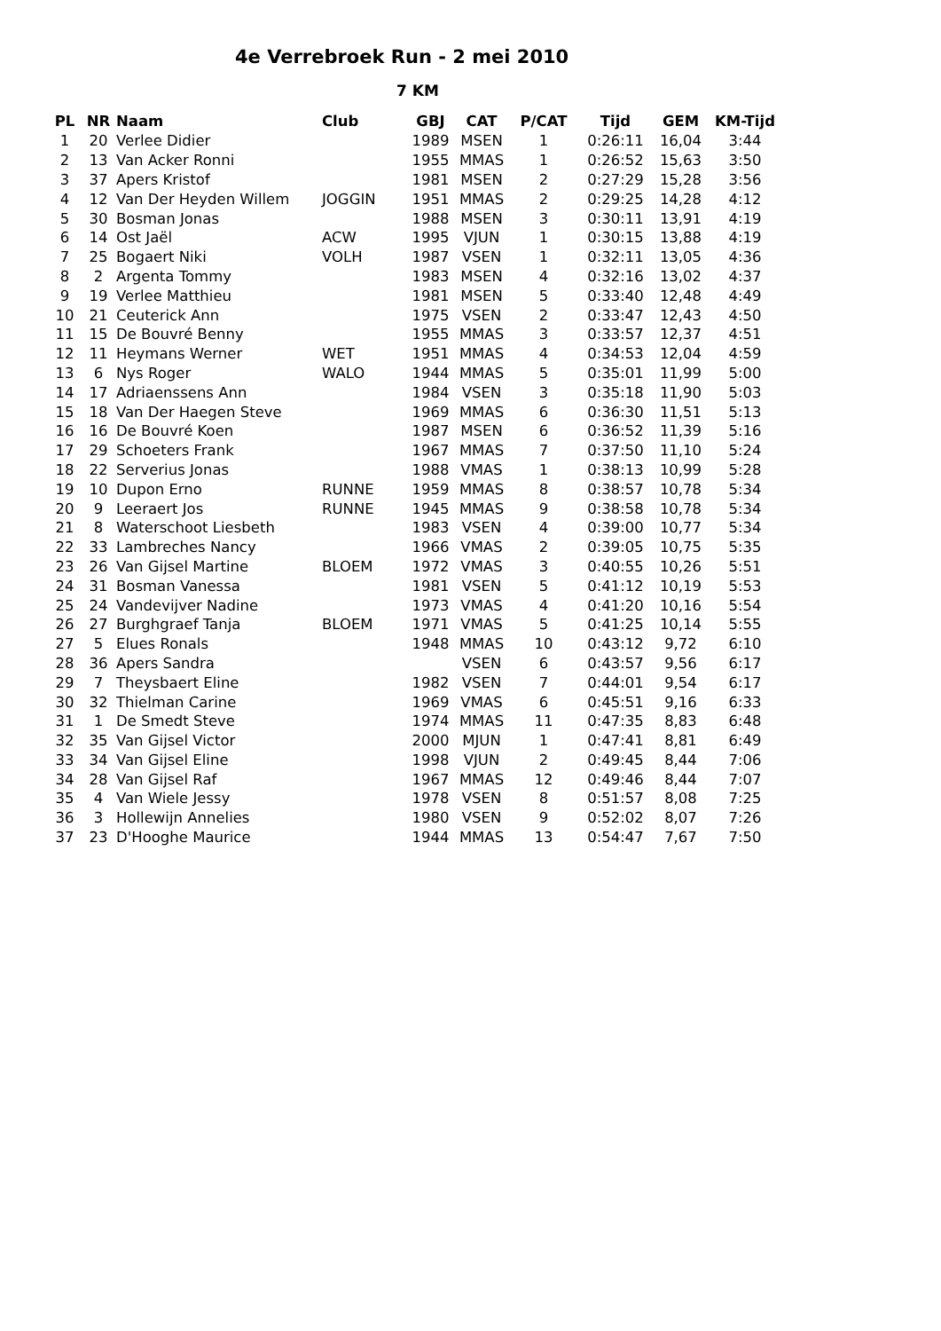4e Verrebroek Run - 2 mei 2010
7 KM
| PL | NR | Naam | Club | GBJ | CAT | P/CAT | Tijd | GEM | KM-Tijd |
| --- | --- | --- | --- | --- | --- | --- | --- | --- | --- |
| 1 | 20 | Verlee Didier | | 1989 | MSEN | 1 | 0:26:11 | 16,04 | 3:44 |
| 2 | 13 | Van Acker Ronni | | 1955 | MMAS | 1 | 0:26:52 | 15,63 | 3:50 |
| 3 | 37 | Apers Kristof | | 1981 | MSEN | 2 | 0:27:29 | 15,28 | 3:56 |
| 4 | 12 | Van Der Heyden Willem | JOGGIN | 1951 | MMAS | 2 | 0:29:25 | 14,28 | 4:12 |
| 5 | 30 | Bosman Jonas | | 1988 | MSEN | 3 | 0:30:11 | 13,91 | 4:19 |
| 6 | 14 | Ost Jaël | ACW | 1995 | VJUN | 1 | 0:30:15 | 13,88 | 4:19 |
| 7 | 25 | Bogaert Niki | VOLH | 1987 | VSEN | 1 | 0:32:11 | 13,05 | 4:36 |
| 8 | 2 | Argenta Tommy | | 1983 | MSEN | 4 | 0:32:16 | 13,02 | 4:37 |
| 9 | 19 | Verlee Matthieu | | 1981 | MSEN | 5 | 0:33:40 | 12,48 | 4:49 |
| 10 | 21 | Ceuterick Ann | | 1975 | VSEN | 2 | 0:33:47 | 12,43 | 4:50 |
| 11 | 15 | De Bouvré Benny | | 1955 | MMAS | 3 | 0:33:57 | 12,37 | 4:51 |
| 12 | 11 | Heymans Werner | WET | 1951 | MMAS | 4 | 0:34:53 | 12,04 | 4:59 |
| 13 | 6 | Nys Roger | WALO | 1944 | MMAS | 5 | 0:35:01 | 11,99 | 5:00 |
| 14 | 17 | Adriaenssens Ann | | 1984 | VSEN | 3 | 0:35:18 | 11,90 | 5:03 |
| 15 | 18 | Van Der Haegen Steve | | 1969 | MMAS | 6 | 0:36:30 | 11,51 | 5:13 |
| 16 | 16 | De Bouvré Koen | | 1987 | MSEN | 6 | 0:36:52 | 11,39 | 5:16 |
| 17 | 29 | Schoeters Frank | | 1967 | MMAS | 7 | 0:37:50 | 11,10 | 5:24 |
| 18 | 22 | Serverius Jonas | | 1988 | VMAS | 1 | 0:38:13 | 10,99 | 5:28 |
| 19 | 10 | Dupon Erno | RUNNE | 1959 | MMAS | 8 | 0:38:57 | 10,78 | 5:34 |
| 20 | 9 | Leeraert Jos | RUNNE | 1945 | MMAS | 9 | 0:38:58 | 10,78 | 5:34 |
| 21 | 8 | Waterschoot Liesbeth | | 1983 | VSEN | 4 | 0:39:00 | 10,77 | 5:34 |
| 22 | 33 | Lambreches Nancy | | 1966 | VMAS | 2 | 0:39:05 | 10,75 | 5:35 |
| 23 | 26 | Van Gijsel Martine | BLOEM | 1972 | VMAS | 3 | 0:40:55 | 10,26 | 5:51 |
| 24 | 31 | Bosman Vanessa | | 1981 | VSEN | 5 | 0:41:12 | 10,19 | 5:53 |
| 25 | 24 | Vandevijver Nadine | | 1973 | VMAS | 4 | 0:41:20 | 10,16 | 5:54 |
| 26 | 27 | Burghgraef Tanja | BLOEM | 1971 | VMAS | 5 | 0:41:25 | 10,14 | 5:55 |
| 27 | 5 | Elues Ronals | | 1948 | MMAS | 10 | 0:43:12 | 9,72 | 6:10 |
| 28 | 36 | Apers Sandra | | | VSEN | 6 | 0:43:57 | 9,56 | 6:17 |
| 29 | 7 | Theysbaert Eline | | 1982 | VSEN | 7 | 0:44:01 | 9,54 | 6:17 |
| 30 | 32 | Thielman Carine | | 1969 | VMAS | 6 | 0:45:51 | 9,16 | 6:33 |
| 31 | 1 | De Smedt Steve | | 1974 | MMAS | 11 | 0:47:35 | 8,83 | 6:48 |
| 32 | 35 | Van Gijsel Victor | | 2000 | MJUN | 1 | 0:47:41 | 8,81 | 6:49 |
| 33 | 34 | Van Gijsel Eline | | 1998 | VJUN | 2 | 0:49:45 | 8,44 | 7:06 |
| 34 | 28 | Van Gijsel Raf | | 1967 | MMAS | 12 | 0:49:46 | 8,44 | 7:07 |
| 35 | 4 | Van Wiele Jessy | | 1978 | VSEN | 8 | 0:51:57 | 8,08 | 7:25 |
| 36 | 3 | Hollewijn Annelies | | 1980 | VSEN | 9 | 0:52:02 | 8,07 | 7:26 |
| 37 | 23 | D'Hooghe Maurice | | 1944 | MMAS | 13 | 0:54:47 | 7,67 | 7:50 |